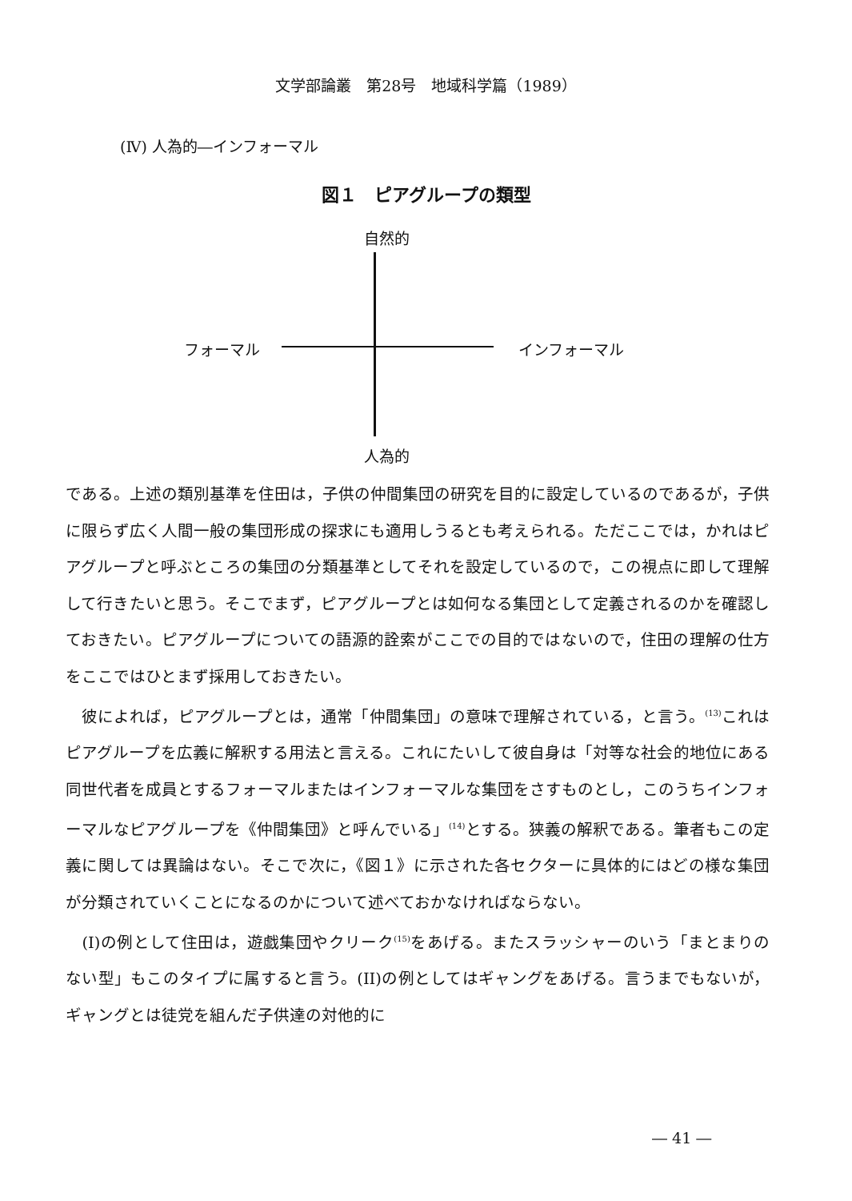文学部論叢　第28号　地域科学篇（1989）
(Ⅳ) 人為的―インフォーマル
図１　ピアグループの類型
自然的
フォーマル インフォーマル
人為的
である。上述の類別基準を住田は，子供の仲間集団の研究を目的に設定しているのであるが，子供に限らず広く人間一般の集団形成の探求にも適用しうるとも考えられる。ただここでは，かれはピアグループと呼ぶところの集団の分類基準としてそれを設定しているので，この視点に即して理解して行きたいと思う。そこでまず，ピアグループとは如何なる集団として定義されるのかを確認しておきたい。ピアグループについての語源的詮索がここでの目的ではないので，住田の理解の仕方をここではひとまず採用しておきたい。
　彼によれば，ピアグループとは，通常「仲間集団」の意味で理解されている，と言う。<sup>(13)</sup>これはピアグループを広義に解釈する用法と言える。これにたいして彼自身は「対等な社会的地位にある同世代者を成員とするフォーマルまたはインフォーマルな集団をさすものとし，このうちインフォーマルなピアグループを《仲間集団》と呼んでいる」<sup>(14)</sup>とする。狭義の解釈である。筆者もこの定義に関しては異論はない。そこで次に，《図１》に示された各セクターに具体的にはどの様な集団が分類されていくことになるのかについて述べておかなければならない。
　(I)の例として住田は，遊戯集団やクリーク<sup>(15)</sup>をあげる。またスラッシャーのいう「まとまりのない型」もこのタイプに属すると言う。(II)の例としてはギャングをあげる。言うまでもないが，ギャングとは徒党を組んだ子供達の対他的に
― 41 ―